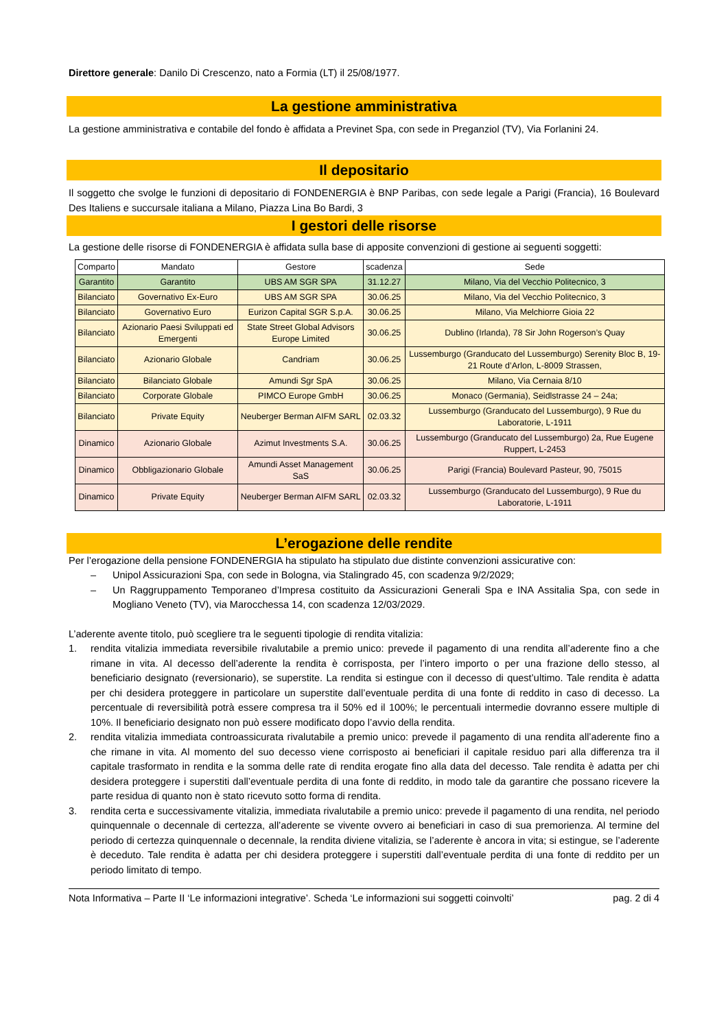Direttore generale: Danilo Di Crescenzo, nato a Formia (LT) il 25/08/1977.
La gestione amministrativa
La gestione amministrativa e contabile del fondo è affidata a Previnet Spa, con sede in Preganziol (TV), Via Forlanini 24.
Il depositario
Il soggetto che svolge le funzioni di depositario di FONDENERGIA è BNP Paribas, con sede legale a Parigi (Francia), 16 Boulevard Des Italiens e succursale italiana a Milano, Piazza Lina Bo Bardi, 3
I gestori delle risorse
La gestione delle risorse di FONDENERGIA è affidata sulla base di apposite convenzioni di gestione ai seguenti soggetti:
| Comparto | Mandato | Gestore | scadenza | Sede |
| --- | --- | --- | --- | --- |
| Garantito | Garantito | UBS AM SGR SPA | 31.12.27 | Milano, Via del Vecchio Politecnico, 3 |
| Bilanciato | Governativo Ex-Euro | UBS AM SGR SPA | 30.06.25 | Milano, Via del Vecchio Politecnico, 3 |
| Bilanciato | Governativo Euro | Eurizon Capital SGR S.p.A. | 30.06.25 | Milano, Via Melchiorre Gioia 22 |
| Bilanciato | Azionario Paesi Sviluppati ed Emergenti | State Street Global Advisors Europe Limited | 30.06.25 | Dublino (Irlanda), 78 Sir John Rogerson’s Quay |
| Bilanciato | Azionario Globale | Candriam | 30.06.25 | Lussemburgo (Granducato del Lussemburgo) Serenity Bloc B, 19-21 Route d’Arlon, L-8009 Strassen, |
| Bilanciato | Bilanciato Globale | Amundi Sgr SpA | 30.06.25 | Milano, Via Cernaia 8/10 |
| Bilanciato | Corporate Globale | PIMCO Europe GmbH | 30.06.25 | Monaco (Germania), Seidlstrasse 24 – 24a; |
| Bilanciato | Private Equity | Neuberger Berman AIFM SARL | 02.03.32 | Lussemburgo (Granducato del Lussemburgo), 9 Rue du Laboratorie, L-1911 |
| Dinamico | Azionario Globale | Azimut Investments S.A. | 30.06.25 | Lussemburgo (Granducato del Lussemburgo) 2a, Rue Eugene Ruppert, L-2453 |
| Dinamico | Obbligazionario Globale | Amundi Asset Management SaS | 30.06.25 | Parigi (Francia) Boulevard Pasteur, 90, 75015 |
| Dinamico | Private Equity | Neuberger Berman AIFM SARL | 02.03.32 | Lussemburgo (Granducato del Lussemburgo), 9 Rue du Laboratorie, L-1911 |
L’erogazione delle rendite
Per l’erogazione della pensione FONDENERGIA ha stipulato ha stipulato due distinte convenzioni assicurative con:
– Unipol Assicurazioni Spa, con sede in Bologna, via Stalingrado 45, con scadenza 9/2/2029;
– Un Raggruppamento Temporaneo d’Impresa costituito da Assicurazioni Generali Spa e INA Assitalia Spa, con sede in Mogliano Veneto (TV), via Marocchessa 14, con scadenza 12/03/2029.
L’aderente avente titolo, può scegliere tra le seguenti tipologie di rendita vitalizia:
1. rendita vitalizia immediata reversibile rivalutabile a premio unico: prevede il pagamento di una rendita all’aderente fino a che rimane in vita. Al decesso dell’aderente la rendita è corrisposta, per l’intero importo o per una frazione dello stesso, al beneficiario designato (reversionario), se superstite. La rendita si estingue con il decesso di quest’ultimo. Tale rendita è adatta per chi desidera proteggere in particolare un superstite dall’eventuale perdita di una fonte di reddito in caso di decesso. La percentuale di reversibilità potrà essere compresa tra il 50% ed il 100%; le percentuali intermedie dovranno essere multiple di 10%. Il beneficiario designato non può essere modificato dopo l’avvio della rendita.
2. rendita vitalizia immediata controassicurata rivalutabile a premio unico: prevede il pagamento di una rendita all’aderente fino a che rimane in vita. Al momento del suo decesso viene corrisposto ai beneficiari il capitale residuo pari alla differenza tra il capitale trasformato in rendita e la somma delle rate di rendita erogate fino alla data del decesso. Tale rendita è adatta per chi desidera proteggere i superstiti dall’eventuale perdita di una fonte di reddito, in modo tale da garantire che possano ricevere la parte residua di quanto non è stato ricevuto sotto forma di rendita.
3. rendita certa e successivamente vitalizia, immediata rivalutabile a premio unico: prevede il pagamento di una rendita, nel periodo quinquennale o decennale di certezza, all’aderente se vivente ovvero ai beneficiari in caso di sua premorienza. Al termine del periodo di certezza quinquennale o decennale, la rendita diviene vitalizia, se l’aderente è ancora in vita; si estingue, se l’aderente è deceduto. Tale rendita è adatta per chi desidera proteggere i superstiti dall’eventuale perdita di una fonte di reddito per un periodo limitato di tempo.
Nota Informativa – Parte II ‘Le informazioni integrative’. Scheda ‘Le informazioni sui soggetti coinvolti’ pag. 2 di 4